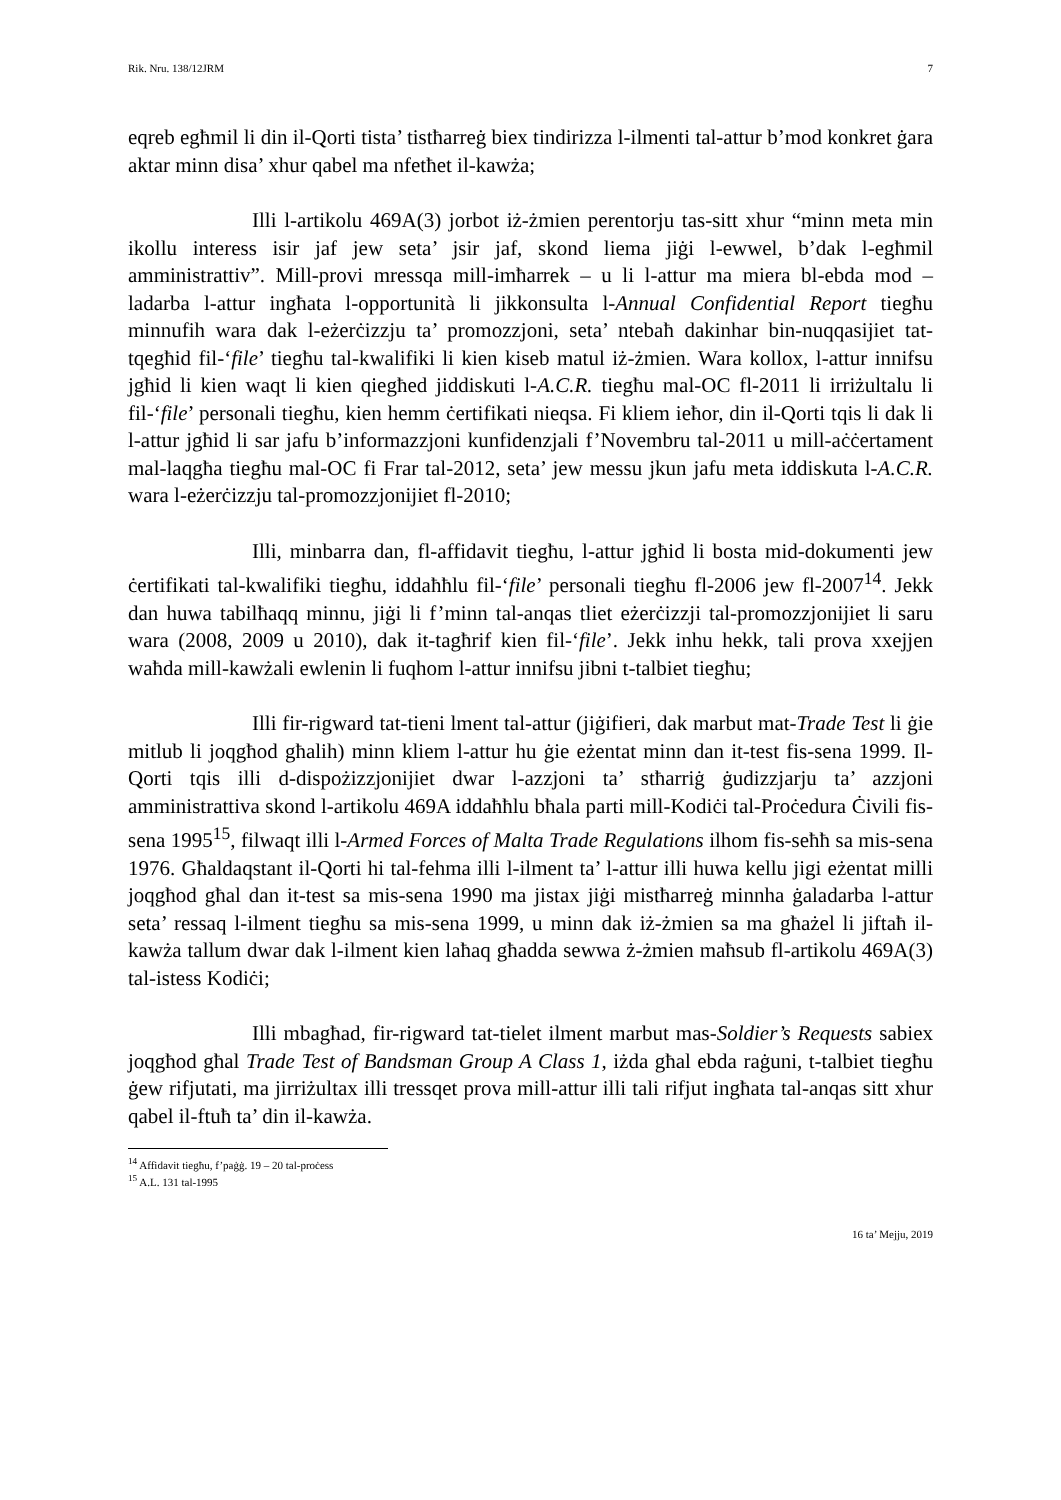Rik. Nru. 138/12JRM 7
eqreb egħmil li din il-Qorti tista’ tistħarreġ biex tindirizza l-ilmenti tal-attur b’mod konkret ġara aktar minn disa’ xhur qabel ma nfetħet il-kawża;
Illi l-artikolu 469A(3) jorbot iż-żmien perentorju tas-sitt xhur “minn meta min ikollu interess isir jaf jew seta’ jsir jaf, skond liema jiġi l-ewwel, b’dak l-egħmil amministrattiv”. Mill-provi mressqa mill-imħarrek – u li l-attur ma miera bl-ebda mod – ladarba l-attur ingħata l-opportunità li jikkonsulta l-Annual Confidential Report tiegħu minnufih wara dak l-eżerċizzju ta’ promozzjoni, seta’ ntebaħ dakinhar bin-nuqqasijiet tat-tqegħid fil-‘file’ tiegħu tal-kwalifiki li kien kiseb matul iż-żmien. Wara kollox, l-attur innifsu jgħid li kien waqt li kien qiegħed jiddiskuti l-A.C.R. tiegħu mal-OC fl-2011 li irriżultalu li fil-‘file’ personali tiegħu, kien hemm ċertifikati nieqsa. Fi kliem ieħor, din il-Qorti tqis li dak li l-attur jgħid li sar jafu b’informazzjoni kunfidenzjali f’Novembru tal-2011 u mill-aċċertament mal-laqgħa tiegħu mal-OC fi Frar tal-2012, seta’ jew messu jkun jafu meta iddiskuta l-A.C.R. wara l-eżerċizzju tal-promozzjonijiet fl-2010;
Illi, minbarra dan, fl-affidavit tiegħu, l-attur jgħid li bosta mid-dokumenti jew ċertifikati tal-kwalifiki tiegħu, iddaħħlu fil-‘file’ personali tiegħu fl-2006 jew fl-2007<sup>14</sup>. Jekk dan huwa tabilħaqq minnu, jiġi li f’minn tal-anqas tliet eżerċizzji tal-promozzjonijiet li saru wara (2008, 2009 u 2010), dak it-tagħrif kien fil-‘file’. Jekk inhu hekk, tali prova xxejjen waħda mill-kawżali ewlenin li fuqhom l-attur innifsu jibni t-talbiet tiegħu;
Illi fir-rigward tat-tieni lment tal-attur (jiġifieri, dak marbut mat-Trade Test li ġie mitlub li joqgħod għalih) minn kliem l-attur hu ġie eżentat minn dan it-test fis-sena 1999. Il-Qorti tqis illi d-dispożizzjonijiet dwar l-azzjoni ta’ stħarriġ ġudizzjarju ta’ azzjoni amministrattiva skond l-artikolu 469A iddaħħlu bħala parti mill-Kodiċi tal-Proċedura Ċivili fis-sena 1995<sup>15</sup>, filwaqt illi l-Armed Forces of Malta Trade Regulations ilhom fis-seħħ sa mis-sena 1976. Għaldaqstant il-Qorti hi tal-fehma illi l-ilment ta’ l-attur illi huwa kellu jigi eżentat milli joqgħod għal dan it-test sa mis-sena 1990 ma jistax jiġi mistħarreġ minnha ġaladarba l-attur seta’ ressaq l-ilment tiegħu sa mis-sena 1999, u minn dak iż-żmien sa ma għażel li jiftaħ il-kawża tallum dwar dak l-ilment kien laħaq għadda sewwa ż-żmien maħsub fl-artikolu 469A(3) tal-istess Kodiċi;
Illi mbagħad, fir-rigward tat-tielet ilment marbut mas-Soldier’s Requests sabiex joqgħod għal Trade Test of Bandsman Group A Class 1, iżda għal ebda raġuni, t-talbiet tiegħu ġew rifjutati, ma jirriżultax illi tressqet prova mill-attur illi tali rifjut ingħata tal-anqas sitt xhur qabel il-ftuħ ta’ din il-kawża.
<sup>14</sup> Affidavit tiegħu, f’paġġ. 19 – 20 tal-proċess
<sup>15</sup> A.L. 131 tal-1995
16 ta’ Mejju, 2019